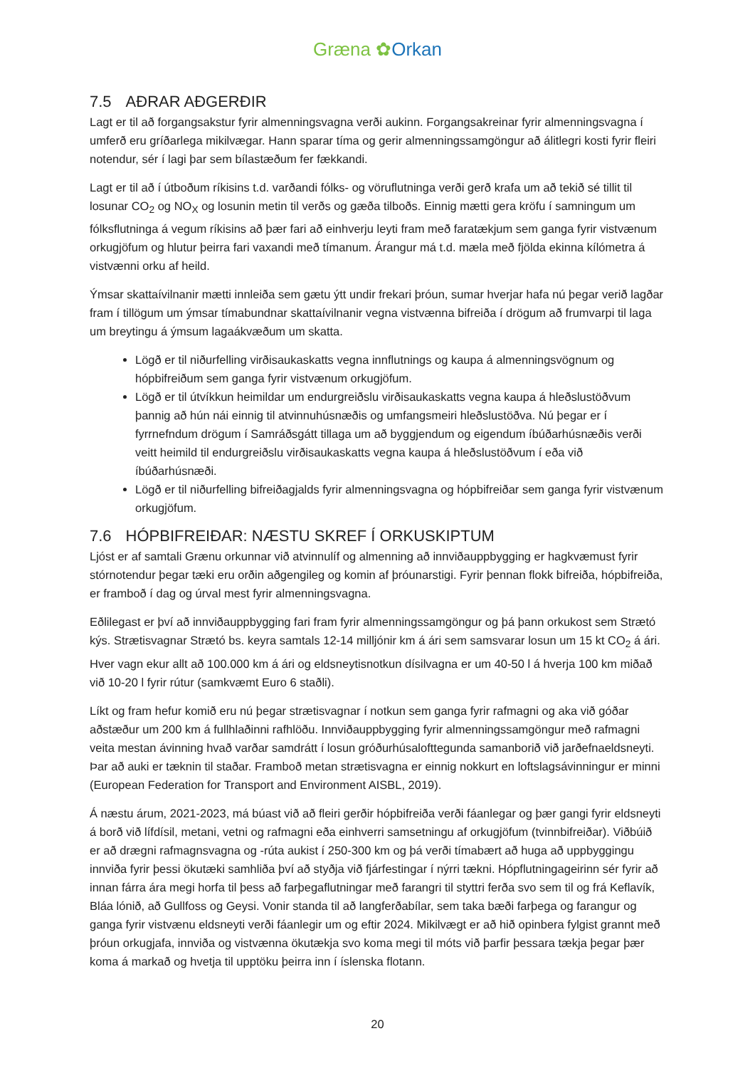Græna ✿Orkan
7.5 AÐRAR AÐGERÐIR
Lagt er til að forgangsakstur fyrir almenningsvagna verði aukinn. Forgangsakreinar fyrir almenningsvagna í umferð eru gríðarlega mikilvægar. Hann sparar tíma og gerir almenningssamgöngur að álitlegri kosti fyrir fleiri notendur, sér í lagi þar sem bílastæðum fer fækkandi.
Lagt er til að í útboðum ríkisins t.d. varðandi fólks- og vöruflutninga verði gerð krafa um að tekið sé tillit til losunar CO<sub>2</sub> og NO<sub>X</sub> og losunin metin til verðs og gæða tilboðs. Einnig mætti gera kröfu í samningum um fólksflutninga á vegum ríkisins að þær fari að einhverju leyti fram með faratækjum sem ganga fyrir vistvænum orkugjöfum og hlutur þeirra fari vaxandi með tímanum. Árangur má t.d. mæla með fjölda ekinna kílómetra á vistvænni orku af heild.
Ýmsar skattaívilnanir mætti innleiða sem gætu ýtt undir frekari þróun, sumar hverjar hafa nú þegar verið lagðar fram í tillögum um ýmsar tímabundnar skattaívilnanir vegna vistvænna bifreiða í drögum að frumvarpi til laga um breytingu á ýmsum lagaákvæðum um skatta.
Lögð er til niðurfelling virðisaukaskatts vegna innflutnings og kaupa á almenningsvögnum og hópbifreiðum sem ganga fyrir vistvænum orkugjöfum.
Lögð er til útvíkkun heimildar um endurgreiðslu virðisaukaskatts vegna kaupa á hleðslustöðvum þannig að hún nái einnig til atvinnuhúsnæðis og umfangsmeiri hleðslustöðva. Nú þegar er í fyrrnefndum drögum í Samráðsgátt tillaga um að byggjendum og eigendum íbúðarhúsnæðis verði veitt heimild til endurgreiðslu virðisaukaskatts vegna kaupa á hleðslustöðvum í eða við íbúðarhúsnæði.
Lögð er til niðurfelling bifreiðagjalds fyrir almenningsvagna og hópbifreiðar sem ganga fyrir vistvænum orkugjöfum.
7.6 HÓPBIFREIÐAR: NÆSTU SKREF Í ORKUSKIPTUM
Ljóst er af samtali Grænu orkunnar við atvinnulíf og almenning að innviðauppbygging er hagkvæmust fyrir stórnotendur þegar tæki eru orðin aðgengileg og komin af þróunarstigi. Fyrir þennan flokk bifreiða, hópbifreiða, er framboð í dag og úrval mest fyrir almenningsvagna.
Eðlilegast er því að innviðauppbygging fari fram fyrir almenningssamgöngur og þá þann orkukost sem Strætó kýs. Strætisvagnar Strætó bs. keyra samtals 12-14 milljónir km á ári sem samsvarar losun um 15 kt CO<sub>2</sub> á ári. Hver vagn ekur allt að 100.000 km á ári og eldsneytisnotkun dísilvagna er um 40-50 l á hverja 100 km miðað við 10-20 l fyrir rútur (samkvæmt Euro 6 staðli).
Líkt og fram hefur komið eru nú þegar strætisvagnar í notkun sem ganga fyrir rafmagni og aka við góðar aðstæður um 200 km á fullhlaðinni rafhlöðu. Innviðauppbygging fyrir almenningssamgöngur með rafmagni veita mestan ávinning hvað varðar samdrátt í losun gróðurhúsalofttegunda samanborið við jarðefnaeldsneyti. Þar að auki er tæknin til staðar. Framboð metan strætisvagna er einnig nokkurt en loftslagsávinningur er minni (European Federation for Transport and Environment AISBL, 2019).
Á næstu árum, 2021-2023, má búast við að fleiri gerðir hópbifreiða verði fáanlegar og þær gangi fyrir eldsneyti á borð við lífdísil, metani, vetni og rafmagni eða einhverri samsetningu af orkugjöfum (tvinnbifreiðar). Viðbúið er að drægni rafmagnsvagna og -rúta aukist í 250-300 km og þá verði tímabært að huga að uppbyggingu innviða fyrir þessi ökutæki samhliða því að styðja við fjárfestingar í nýrri tækni. Hópflutningageirinn sér fyrir að innan fárra ára megi horfa til þess að farþegaflutningar með farangri til styttri ferða svo sem til og frá Keflavík, Bláa lónið, að Gullfoss og Geysi. Vonir standa til að langferðabílar, sem taka bæði farþega og farangur og ganga fyrir vistvænu eldsneyti verði fáanlegir um og eftir 2024. Mikilvægt er að hið opinbera fylgist grannt með þróun orkugjafa, innviða og vistvænna ökutækja svo koma megi til móts við þarfir þessara tækja þegar þær koma á markað og hvetja til upptöku þeirra inn í íslenska flotann.
20